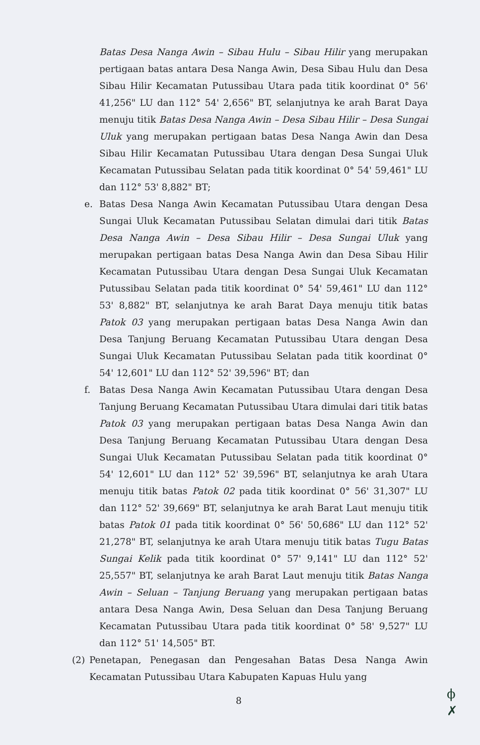Batas Desa Nanga Awin – Sibau Hulu – Sibau Hilir yang merupakan pertigaan batas antara Desa Nanga Awin, Desa Sibau Hulu dan Desa Sibau Hilir Kecamatan Putussibau Utara pada titik koordinat 0° 56' 41,256" LU dan 112° 54' 2,656" BT, selanjutnya ke arah Barat Daya menuju titik Batas Desa Nanga Awin – Desa Sibau Hilir – Desa Sungai Uluk yang merupakan pertigaan batas Desa Nanga Awin dan Desa Sibau Hilir Kecamatan Putussibau Utara dengan Desa Sungai Uluk Kecamatan Putussibau Selatan pada titik koordinat 0° 54' 59,461" LU dan 112° 53' 8,882" BT;
e. Batas Desa Nanga Awin Kecamatan Putussibau Utara dengan Desa Sungai Uluk Kecamatan Putussibau Selatan dimulai dari titik Batas Desa Nanga Awin – Desa Sibau Hilir – Desa Sungai Uluk yang merupakan pertigaan batas Desa Nanga Awin dan Desa Sibau Hilir Kecamatan Putussibau Utara dengan Desa Sungai Uluk Kecamatan Putussibau Selatan pada titik koordinat 0° 54' 59,461" LU dan 112° 53' 8,882" BT, selanjutnya ke arah Barat Daya menuju titik batas Patok 03 yang merupakan pertigaan batas Desa Nanga Awin dan Desa Tanjung Beruang Kecamatan Putussibau Utara dengan Desa Sungai Uluk Kecamatan Putussibau Selatan pada titik koordinat 0° 54' 12,601" LU dan 112° 52' 39,596" BT; dan
f. Batas Desa Nanga Awin Kecamatan Putussibau Utara dengan Desa Tanjung Beruang Kecamatan Putussibau Utara dimulai dari titik batas Patok 03 yang merupakan pertigaan batas Desa Nanga Awin dan Desa Tanjung Beruang Kecamatan Putussibau Utara dengan Desa Sungai Uluk Kecamatan Putussibau Selatan pada titik koordinat 0° 54' 12,601" LU dan 112° 52' 39,596" BT, selanjutnya ke arah Utara menuju titik batas Patok 02 pada titik koordinat 0° 56' 31,307" LU dan 112° 52' 39,669" BT, selanjutnya ke arah Barat Laut menuju titik batas Patok 01 pada titik koordinat 0° 56' 50,686" LU dan 112° 52' 21,278" BT, selanjutnya ke arah Utara menuju titik batas Tugu Batas Sungai Kelik pada titik koordinat 0° 57' 9,141" LU dan 112° 52' 25,557" BT, selanjutnya ke arah Barat Laut menuju titik Batas Nanga Awin – Seluan – Tanjung Beruang yang merupakan pertigaan batas antara Desa Nanga Awin, Desa Seluan dan Desa Tanjung Beruang Kecamatan Putussibau Utara pada titik koordinat 0° 58' 9,527" LU dan 112° 51' 14,505" BT.
(2) Penetapan, Penegasan dan Pengesahan Batas Desa Nanga Awin Kecamatan Putussibau Utara Kabupaten Kapuas Hulu yang
8
ϕ
✗